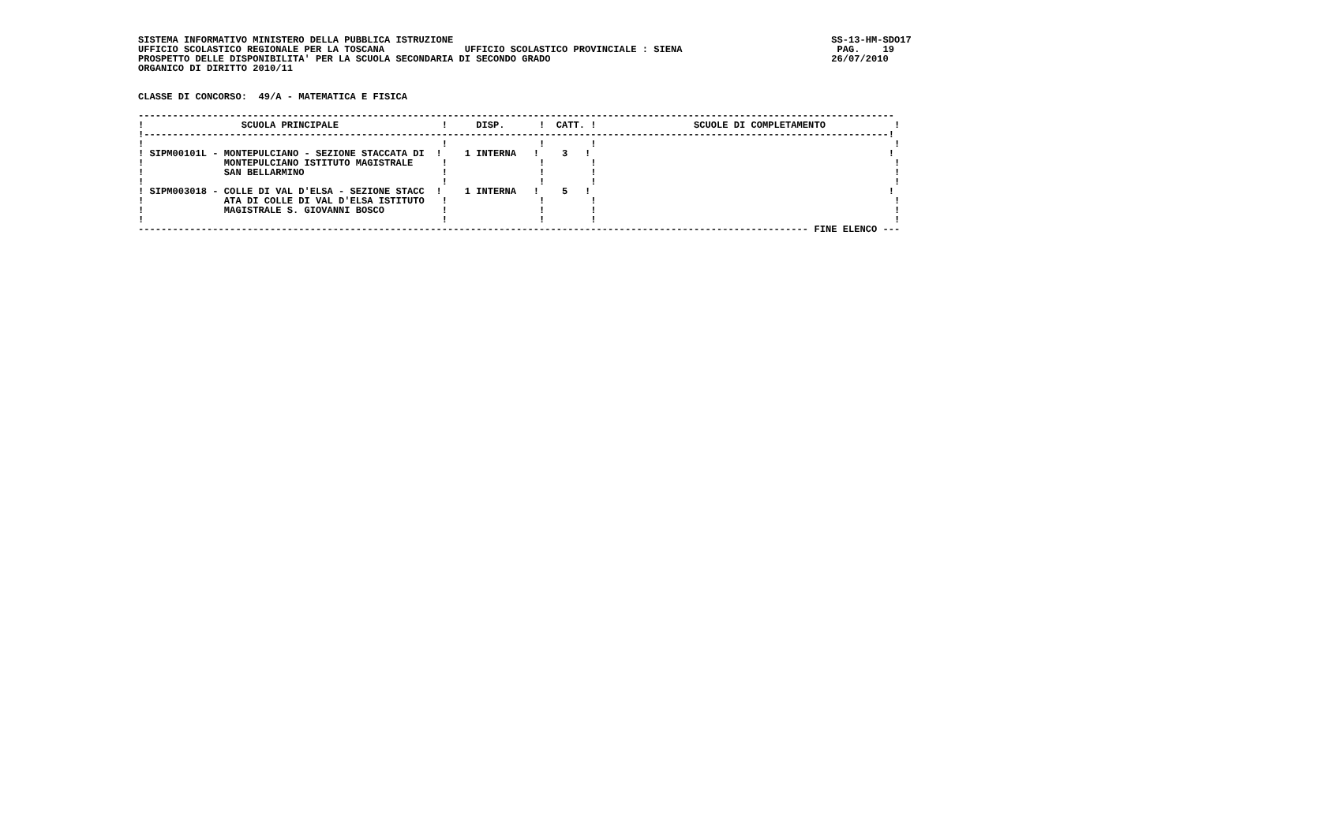SISTEMA INFORMATIVO MINISTERO DELLA PUBBLICA ISTRUZIONE                                                                  SS-13-HM-SDO17
UFFICIO SCOLASTICO REGIONALE PER LA TOSCANA              UFFICIO SCOLASTICO PROVINCIALE : SIENA                           PAG.    19
PROSPETTO DELLE DISPONIBILITA' PER LA SCUOLA SECONDARIA DI SECONDO GRADO                                                 26/07/2010
ORGANICO DI DIRITTO 2010/11


CLASSE DI CONCORSO:  49/A - MATEMATICA E FISICA

------------------------------------------------------------------------------------------------------------------------------------
!                 SCUOLA PRINCIPALE                  !     DISP.      !  CATT. !                 SCUOLE DI COMPLETAMENTO            !
!----------------------------------------------------------------------------------------------------------------------------------!
!                                                    !                !        !                                                    !
! SIPM00101L - MONTEPULCIANO - SEZIONE STACCATA DI  !    1 INTERNA   !    3   !                                                    !
!              MONTEPULCIANO ISTITUTO MAGISTRALE     !                !        !                                                    !
!              SAN BELLARMINO                        !                !        !                                                    !
!                                                    !                !        !                                                    !
! SIPM003018 - COLLE DI VAL D'ELSA - SEZIONE STACC  !    1 INTERNA   !    5   !                                                    !
!              ATA DI COLLE DI VAL D'ELSA ISTITUTO   !                !        !                                                    !
!              MAGISTRALE S. GIOVANNI BOSCO          !                !        !                                                    !
!                                                    !                !        !                                                    !
--------------------------------------------------------------------------------------------------------------------- FINE ELENCO ---